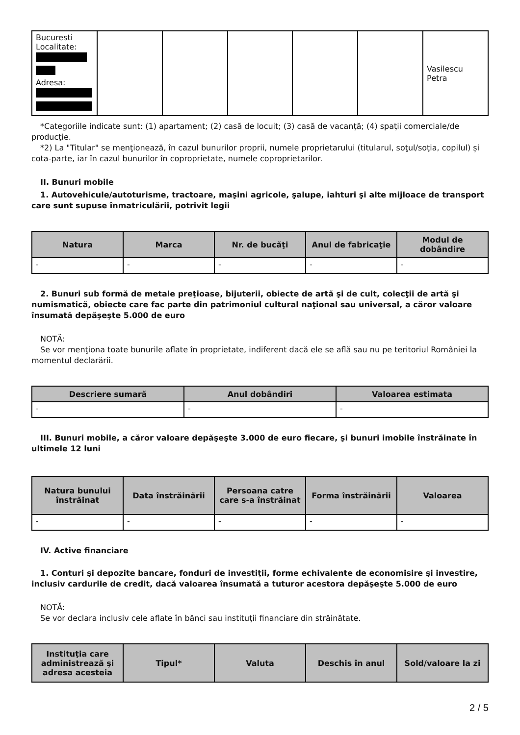| Bucuresti Localitate: Adresa: | | | | | | Vasilescu Petra |
*Categoriile indicate sunt: (1) apartament; (2) casă de locuit; (3) casă de vacanţă; (4) spaţii comerciale/de producţie.
*2) La "Titular" se menţionează, în cazul bunurilor proprii, numele proprietarului (titularul, soţul/soţia, copilul) și cota-parte, iar în cazul bunurilor în coproprietate, numele coproprietarilor.
II. Bunuri mobile
1. Autovehicule/autoturisme, tractoare, maşini agricole, şalupe, iahturi şi alte mijloace de transport care sunt supuse înmatriculării, potrivit legii
| Natura | Marca | Nr. de bucăţi | Anul de fabricaţie | Modul de dobândire |
| --- | --- | --- | --- | --- |
| - | - | - | - | - |
2. Bunuri sub formă de metale preţioase, bijuterii, obiecte de artă şi de cult, colecţii de artă şi numismatică, obiecte care fac parte din patrimoniul cultural naţional sau universal, a căror valoare însumată depăşeşte 5.000 de euro
NOTĂ:
Se vor menţiona toate bunurile aflate în proprietate, indiferent dacă ele se află sau nu pe teritoriul României la momentul declarării.
| Descriere sumară | Anul dobândiri | Valoarea estimata |
| --- | --- | --- |
| - | - | - |
III. Bunuri mobile, a căror valoare depăşeşte 3.000 de euro fiecare, şi bunuri imobile înstrăinate în ultimele 12 luni
| Natura bunului înstrăinat | Data înstrăinării | Persoana catre care s-a înstrăinat | Forma înstrăinării | Valoarea |
| --- | --- | --- | --- | --- |
| - | - | - | - | - |
IV. Active financiare
1. Conturi şi depozite bancare, fonduri de investiţii, forme echivalente de economisire şi investire, inclusiv cardurile de credit, dacă valoarea însumată a tuturor acestora depăşeşte 5.000 de euro
NOTĂ:
Se vor declara inclusiv cele aflate în bănci sau instituţii financiare din străinătate.
| Instituţia care administrează şi adresa acesteia | Tipul* | Valuta | Deschis în anul | Sold/valoare la zi |
| --- | --- | --- | --- | --- |
2 / 5